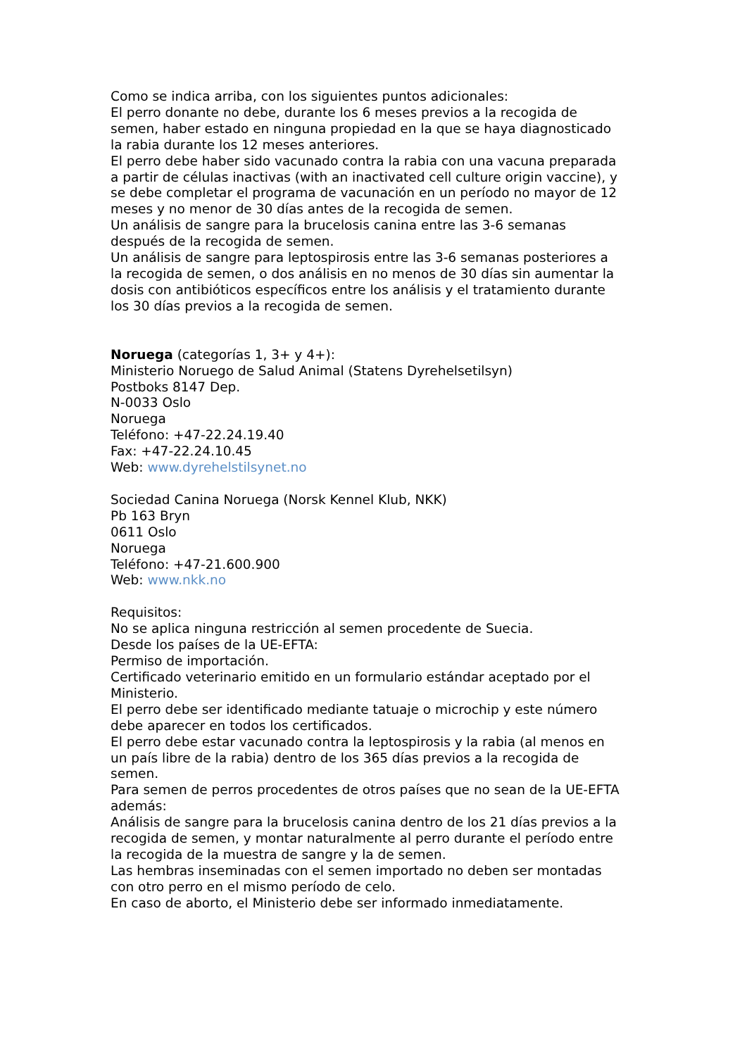Como se indica arriba, con los siguientes puntos adicionales:
El perro donante no debe, durante los 6 meses previos a la recogida de semen, haber estado en ninguna propiedad en la que se haya diagnosticado la rabia durante los 12 meses anteriores.
El perro debe haber sido vacunado contra la rabia con una vacuna preparada a partir de células inactivas (with an inactivated cell culture origin vaccine), y se debe completar el programa de vacunación en un período no mayor de 12 meses y no menor de 30 días antes de la recogida de semen.
Un análisis de sangre para la brucelosis canina entre las 3-6 semanas después de la recogida de semen.
Un análisis de sangre para leptospirosis entre las 3-6 semanas posteriores a la recogida de semen, o dos análisis en no menos de 30 días sin aumentar la dosis con antibióticos específicos entre los análisis y el tratamiento durante los 30 días previos a la recogida de semen.
Noruega (categorías 1, 3+ y 4+):
Ministerio Noruego de Salud Animal (Statens Dyrehelsetilsyn)
Postboks 8147 Dep.
N-0033 Oslo
Noruega
Teléfono: +47-22.24.19.40
Fax: +47-22.24.10.45
Web: www.dyrehelstilsynet.no
Sociedad Canina Noruega (Norsk Kennel Klub, NKK)
Pb 163 Bryn
0611 Oslo
Noruega
Teléfono: +47-21.600.900
Web: www.nkk.no
Requisitos:
No se aplica ninguna restricción al semen procedente de Suecia.
Desde los países de la UE-EFTA:
Permiso de importación.
Certificado veterinario emitido en un formulario estándar aceptado por el Ministerio.
El perro debe ser identificado mediante tatuaje o microchip y este número debe aparecer en todos los certificados.
El perro debe estar vacunado contra la leptospirosis y la rabia (al menos en un país libre de la rabia) dentro de los 365 días previos a la recogida de semen.
Para semen de perros procedentes de otros países que no sean de la UE-EFTA además:
Análisis de sangre para la brucelosis canina dentro de los 21 días previos a la recogida de semen, y montar naturalmente al perro durante el período entre la recogida de la muestra de sangre y la de semen.
Las hembras inseminadas con el semen importado no deben ser montadas con otro perro en el mismo período de celo.
En caso de aborto, el Ministerio debe ser informado inmediatamente.